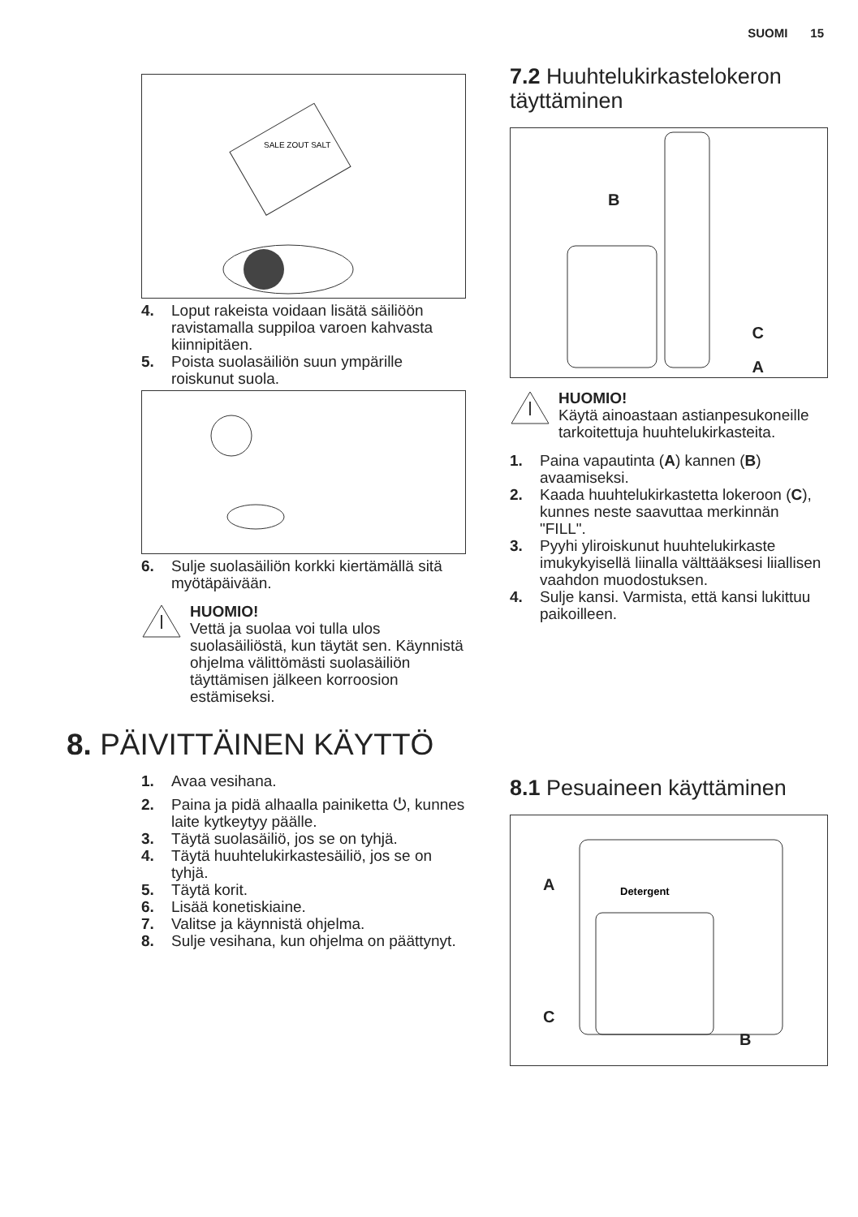SUOMI 15
SALE ZOUT SALT
4. Loput rakeista voidaan lisätä säiliöön ravistamalla suppiloa varoen kahvasta kiinnipitäen.
5. Poista suolasäiliön suun ympärille roiskunut suola.
6. Sulje suolasäiliön korkki kiertämällä sitä myötäpäivään.
HUOMIO!
Vettä ja suolaa voi tulla ulos suolasäiliöstä, kun täytät sen. Käynnistä ohjelma välittömästi suolasäiliön täyttämisen jälkeen korroosion estämiseksi.
7.2 Huuhtelukirkastelokeron täyttäminen
B
C
A
HUOMIO!
Käytä ainoastaan astianpesukoneille tarkoitettuja huuhtelukirkasteita.
1. Paina vapautinta (A) kannen (B) avaamiseksi.
2. Kaada huuhtelukirkastetta lokeroon (C), kunnes neste saavuttaa merkinnän "FILL".
3. Pyyhi yliroiskunut huuhtelukirkaste imukykyisellä liinalla välttääksesi liiallisen vaahdon muodostuksen.
4. Sulje kansi. Varmista, että kansi lukittuu paikoilleen.
8. PÄIVITTÄINEN KÄYTTÖ
1. Avaa vesihana.
2. Paina ja pidä alhaalla painiketta ⏻, kunnes laite kytkeytyy päälle.
3. Täytä suolasäiliö, jos se on tyhjä.
4. Täytä huuhtelukirkastesäiliö, jos se on tyhjä.
5. Täytä korit.
6. Lisää konetiskiaine.
7. Valitse ja käynnistä ohjelma.
8. Sulje vesihana, kun ohjelma on päättynyt.
8.1 Pesuaineen käyttäminen
A
C
B
Detergent